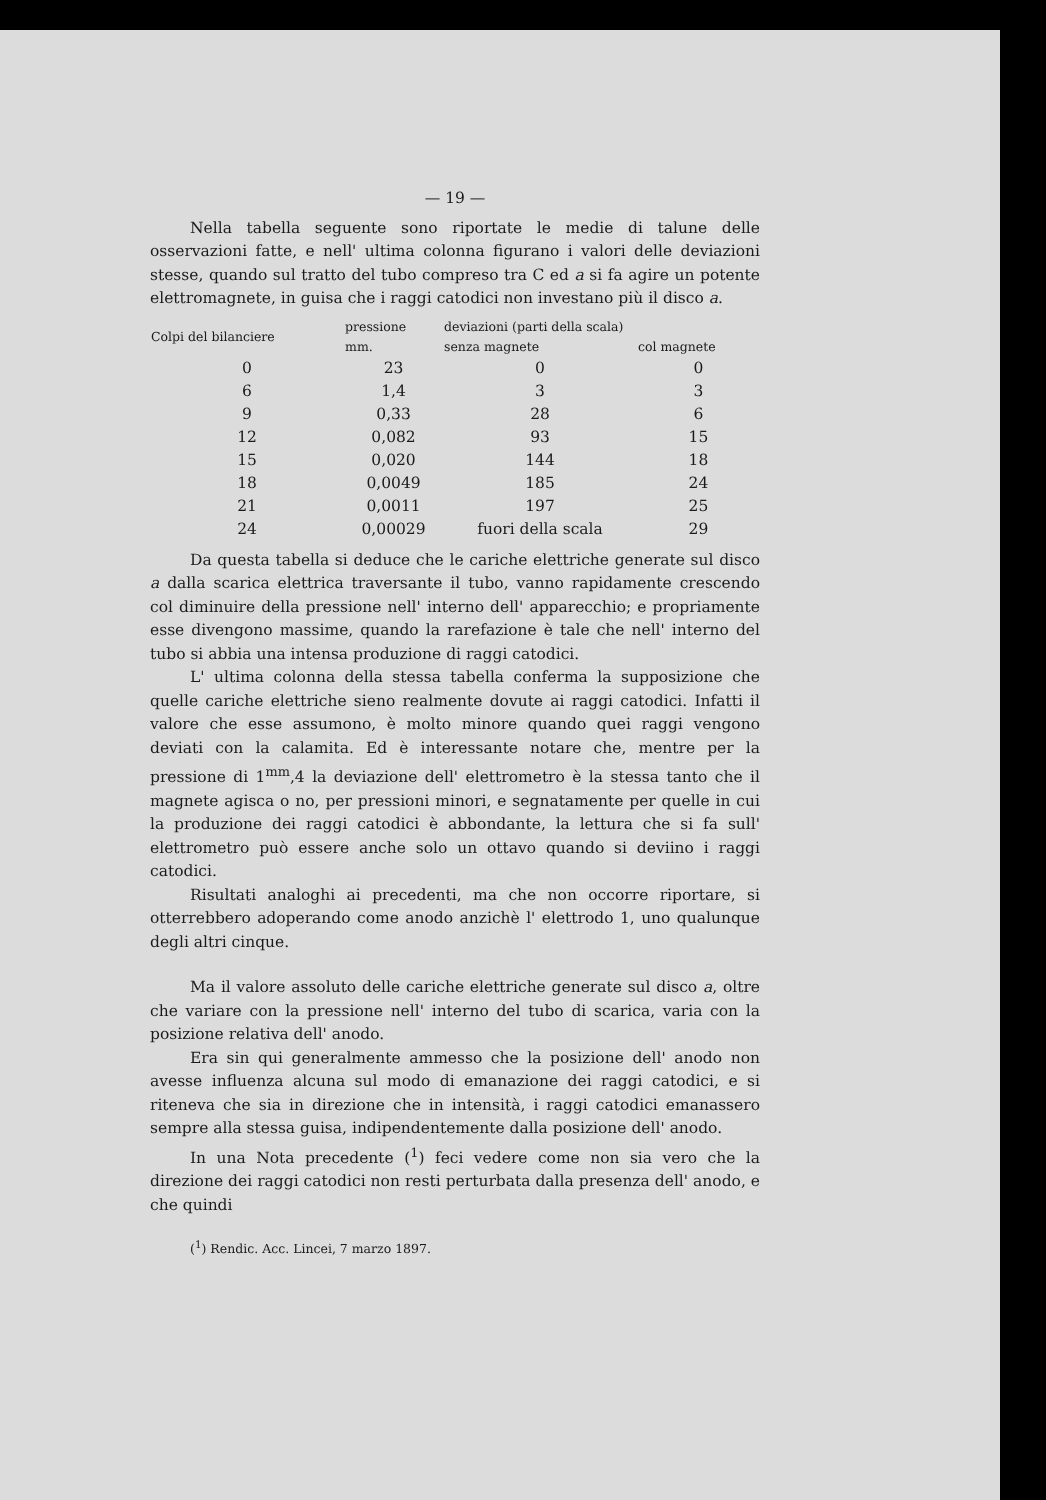— 19 —
Nella tabella seguente sono riportate le medie di talune delle osservazioni fatte, e nell' ultima colonna figurano i valori delle deviazioni stesse, quando sul tratto del tubo compreso tra C ed a si fa agire un potente elettromagnete, in guisa che i raggi catodici non investano più il disco a.
| Colpi del bilanciere | pressione | deviazioni (parti della scala) | |
| --- | --- | --- | --- |
| | mm. | senza magnete | col magnete |
| 0 | 23 | 0 | 0 |
| 6 | 1,4 | 3 | 3 |
| 9 | 0,33 | 28 | 6 |
| 12 | 0,082 | 93 | 15 |
| 15 | 0,020 | 144 | 18 |
| 18 | 0,0049 | 185 | 24 |
| 21 | 0,0011 | 197 | 25 |
| 24 | 0,00029 | fuori della scala | 29 |
Da questa tabella si deduce che le cariche elettriche generate sul disco a dalla scarica elettrica traversante il tubo, vanno rapidamente crescendo col diminuire della pressione nell' interno dell' apparecchio; e propriamente esse divengono massime, quando la rarefazione è tale che nell' interno del tubo si abbia una intensa produzione di raggi catodici.
L' ultima colonna della stessa tabella conferma la supposizione che quelle cariche elettriche sieno realmente dovute ai raggi catodici. Infatti il valore che esse assumono, è molto minore quando quei raggi vengono deviati con la calamita. Ed è interessante notare che, mentre per la pressione di 1<sup>mm</sup>,4 la deviazione dell' elettrometro è la stessa tanto che il magnete agisca o no, per pressioni minori, e segnatamente per quelle in cui la produzione dei raggi catodici è abbondante, la lettura che si fa sull' elettrometro può essere anche solo un ottavo quando si deviino i raggi catodici.
Risultati analoghi ai precedenti, ma che non occorre riportare, si otterrebbero adoperando come anodo anzichè l' elettrodo 1, uno qualunque degli altri cinque.
Ma il valore assoluto delle cariche elettriche generate sul disco a, oltre che variare con la pressione nell' interno del tubo di scarica, varia con la posizione relativa dell' anodo.
Era sin qui generalmente ammesso che la posizione dell' anodo non avesse influenza alcuna sul modo di emanazione dei raggi catodici, e si riteneva che sia in direzione che in intensità, i raggi catodici emanassero sempre alla stessa guisa, indipendentemente dalla posizione dell' anodo.
In una Nota precedente (<sup>1</sup>) feci vedere come non sia vero che la direzione dei raggi catodici non resti perturbata dalla presenza dell' anodo, e che quindi
(<sup>1</sup>) Rendic. Acc. Lincei, 7 marzo 1897.